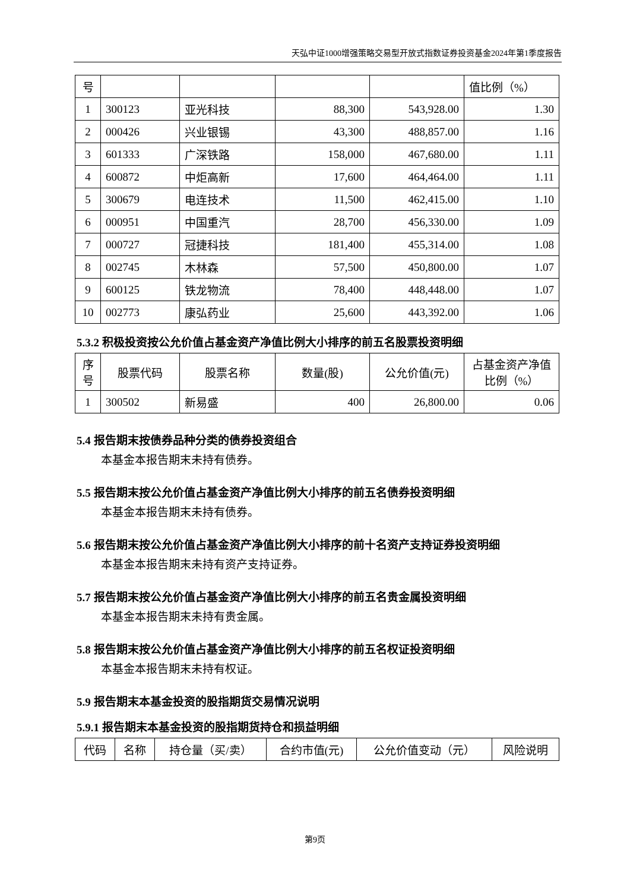天弘中证1000增强策略交易型开放式指数证券投资基金2024年第1季度报告
| 号 | | | | | 值比例（%） |
| 1 | 300123 | 亚光科技 | 88,300 | 543,928.00 | 1.30 |
| 2 | 000426 | 兴业银锡 | 43,300 | 488,857.00 | 1.16 |
| 3 | 601333 | 广深铁路 | 158,000 | 467,680.00 | 1.11 |
| 4 | 600872 | 中炬高新 | 17,600 | 464,464.00 | 1.11 |
| 5 | 300679 | 电连技术 | 11,500 | 462,415.00 | 1.10 |
| 6 | 000951 | 中国重汽 | 28,700 | 456,330.00 | 1.09 |
| 7 | 000727 | 冠捷科技 | 181,400 | 455,314.00 | 1.08 |
| 8 | 002745 | 木林森 | 57,500 | 450,800.00 | 1.07 |
| 9 | 600125 | 铁龙物流 | 78,400 | 448,448.00 | 1.07 |
| 10 | 002773 | 康弘药业 | 25,600 | 443,392.00 | 1.06 |
5.3.2 积极投资按公允价值占基金资产净值比例大小排序的前五名股票投资明细
| 序号 | 股票代码 | 股票名称 | 数量(股) | 公允价值(元) | 占基金资产净值比例（%） |
| --- | --- | --- | --- | --- | --- |
| 1 | 300502 | 新易盛 | 400 | 26,800.00 | 0.06 |
5.4 报告期末按债券品种分类的债券投资组合
本基金本报告期末未持有债券。
5.5 报告期末按公允价值占基金资产净值比例大小排序的前五名债券投资明细
本基金本报告期末未持有债券。
5.6 报告期末按公允价值占基金资产净值比例大小排序的前十名资产支持证券投资明细
本基金本报告期末未持有资产支持证券。
5.7 报告期末按公允价值占基金资产净值比例大小排序的前五名贵金属投资明细
本基金本报告期末未持有贵金属。
5.8 报告期末按公允价值占基金资产净值比例大小排序的前五名权证投资明细
本基金本报告期末未持有权证。
5.9 报告期末本基金投资的股指期货交易情况说明
5.9.1 报告期末本基金投资的股指期货持仓和损益明细
| 代码 | 名称 | 持仓量（买/卖） | 合约市值(元) | 公允价值变动（元） | 风险说明 |
| --- | --- | --- | --- | --- | --- |
第9页